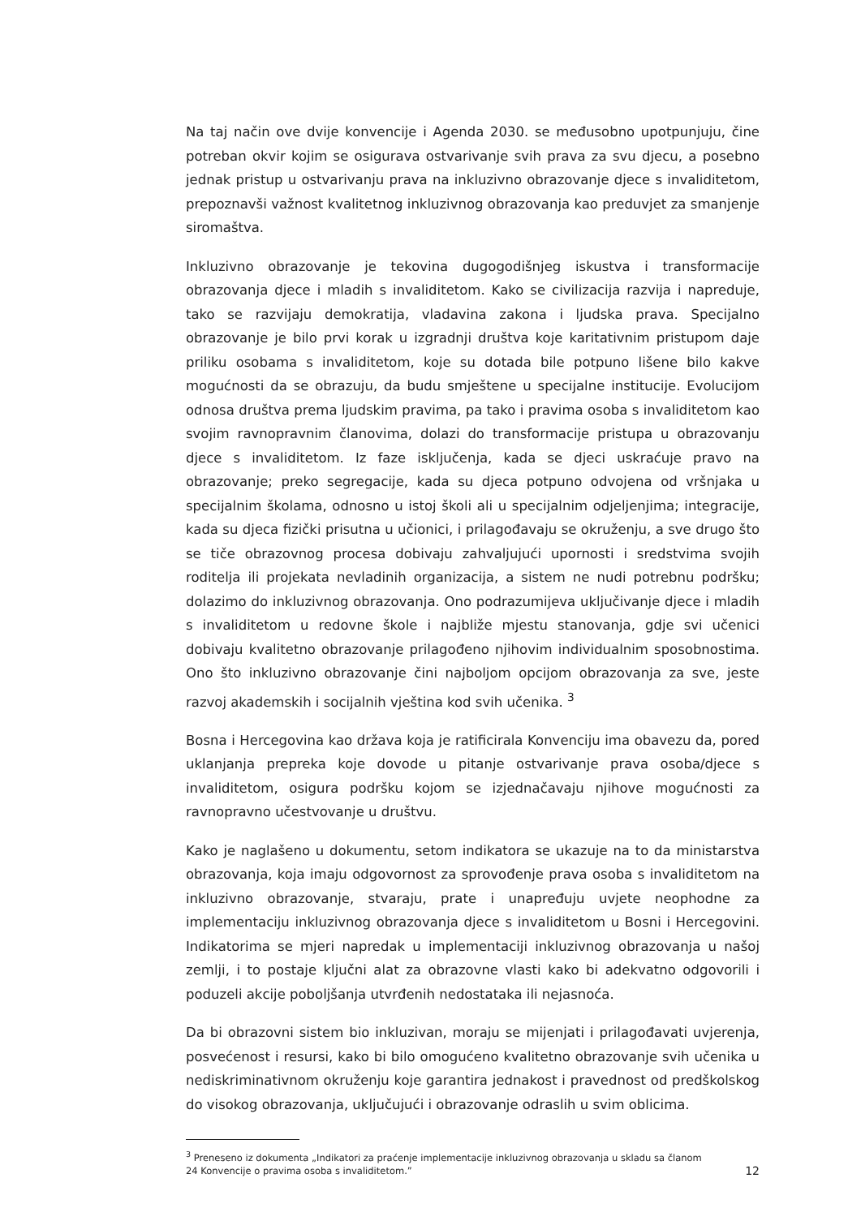Na taj način ove dvije konvencije i Agenda 2030. se međusobno upotpunjuju, čine potreban okvir kojim se osigurava ostvarivanje svih prava za svu djecu, a posebno jednak pristup u ostvarivanju prava na inkluzivno obrazovanje djece s invaliditetom, prepoznavši važnost kvalitetnog inkluzivnog obrazovanja kao preduvjet za smanjenje siromaštva.
Inkluzivno obrazovanje je tekovina dugogodišnjeg iskustva i transformacije obrazovanja djece i mladih s invaliditetom. Kako se civilizacija razvija i napreduje, tako se razvijaju demokratija, vladavina zakona i ljudska prava. Specijalno obrazovanje je bilo prvi korak u izgradnji društva koje karitativnim pristupom daje priliku osobama s invaliditetom, koje su dotada bile potpuno lišene bilo kakve mogućnosti da se obrazuju, da budu smještene u specijalne institucije. Evolucijom odnosa društva prema ljudskim pravima, pa tako i pravima osoba s invaliditetom kao svojim ravnopravnim članovima, dolazi do transformacije pristupa u obrazovanju djece s invaliditetom. Iz faze isključenja, kada se djeci uskraćuje pravo na obrazovanje; preko segregacije, kada su djeca potpuno odvojena od vršnjaka u specijalnim školama, odnosno u istoj školi ali u specijalnim odjeljenjima; integracije, kada su djeca fizički prisutna u učionici, i prilagođavaju se okruženju, a sve drugo što se tiče obrazovnog procesa dobivaju zahvaljujući upornosti i sredstvima svojih roditelja ili projekata nevladinih organizacija, a sistem ne nudi potrebnu podršku; dolazimo do inkluzivnog obrazovanja. Ono podrazumijeva uključivanje djece i mladih s invaliditetom u redovne škole i najbliže mjestu stanovanja, gdje svi učenici dobivaju kvalitetno obrazovanje prilagođeno njihovim individualnim sposobnostima. Ono što inkluzivno obrazovanje čini najboljom opcijom obrazovanja za sve, jeste razvoj akademskih i socijalnih vještina kod svih učenika. <sup>3</sup>
Bosna i Hercegovina kao država koja je ratificirala Konvenciju ima obavezu da, pored uklanjanja prepreka koje dovode u pitanje ostvarivanje prava osoba/djece s invaliditetom, osigura podršku kojom se izjednačavaju njihove mogućnosti za ravnopravno učestvovanje u društvu.
Kako je naglašeno u dokumentu, setom indikatora se ukazuje na to da ministarstva obrazovanja, koja imaju odgovornost za sprovođenje prava osoba s invaliditetom na inkluzivno obrazovanje, stvaraju, prate i unapređuju uvjete neophodne za implementaciju inkluzivnog obrazovanja djece s invaliditetom u Bosni i Hercegovini. Indikatorima se mjeri napredak u implementaciji inkluzivnog obrazovanja u našoj zemlji, i to postaje ključni alat za obrazovne vlasti kako bi adekvatno odgovorili i poduzeli akcije poboljšanja utvrđenih nedostataka ili nejasnoća.
Da bi obrazovni sistem bio inkluzivan, moraju se mijenjati i prilagođavati uvjerenja, posvećenost i resursi, kako bi bilo omogućeno kvalitetno obrazovanje svih učenika u nediskriminativnom okruženju koje garantira jednakost i pravednost od predškolskog do visokog obrazovanja, uključujući i obrazovanje odraslih u svim oblicima.
<sup>3</sup> Preneseno iz dokumenta „Indikatori za praćenje implementacije inkluzivnog obrazovanja u skladu sa članom 24 Konvencije o pravima osoba s invaliditetom.”
12